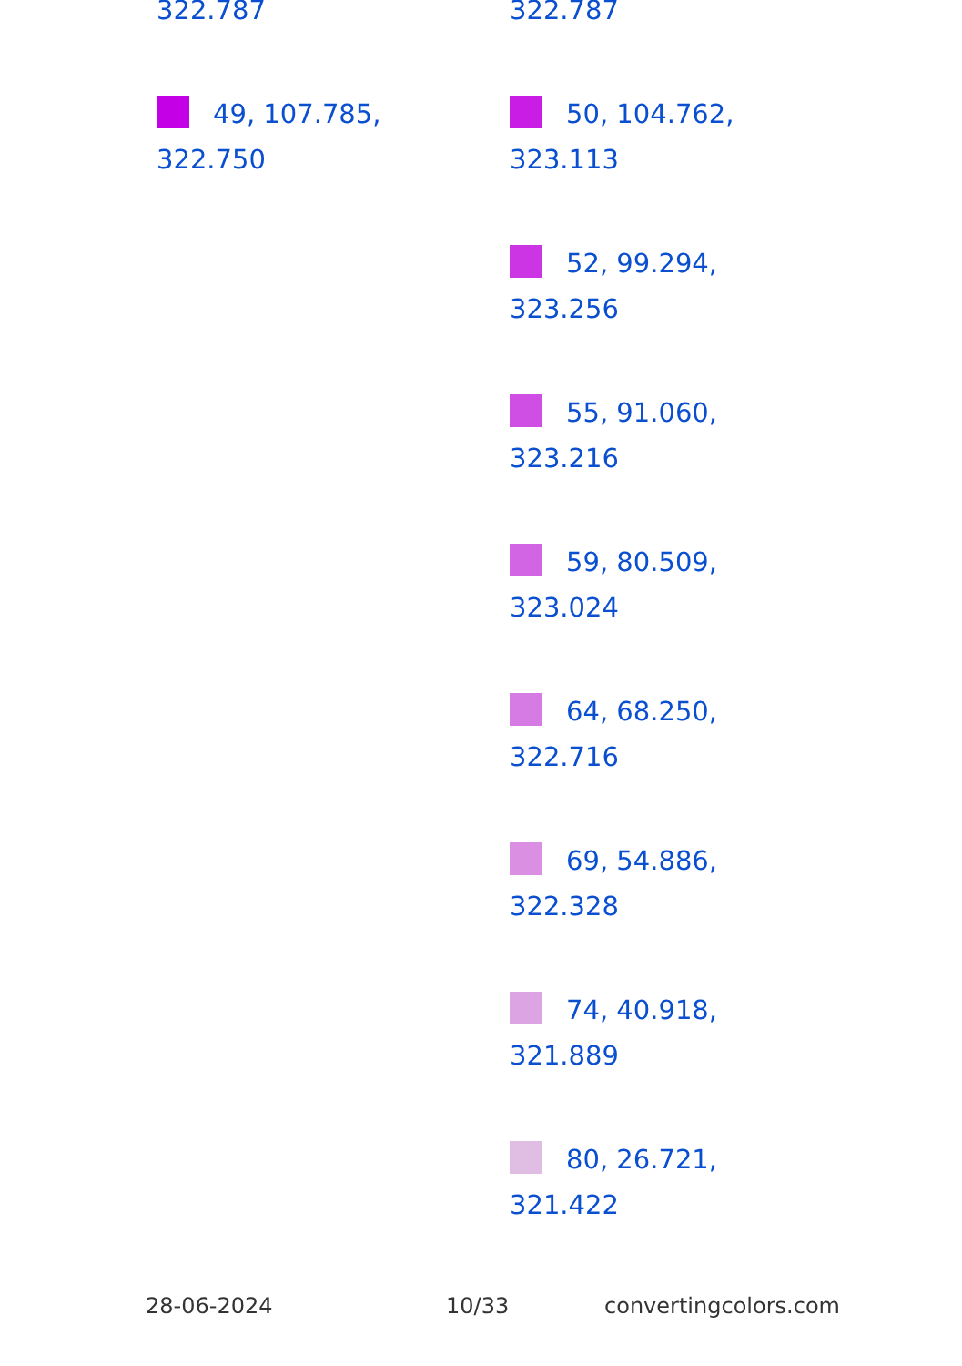322.787
49, 107.785, 322.750
322.787
50, 104.762, 323.113
52, 99.294, 323.256
55, 91.060, 323.216
59, 80.509, 323.024
64, 68.250, 322.716
69, 54.886, 322.328
74, 40.918, 321.889
80, 26.721, 321.422
28-06-2024 10/33 convertingcolors.com